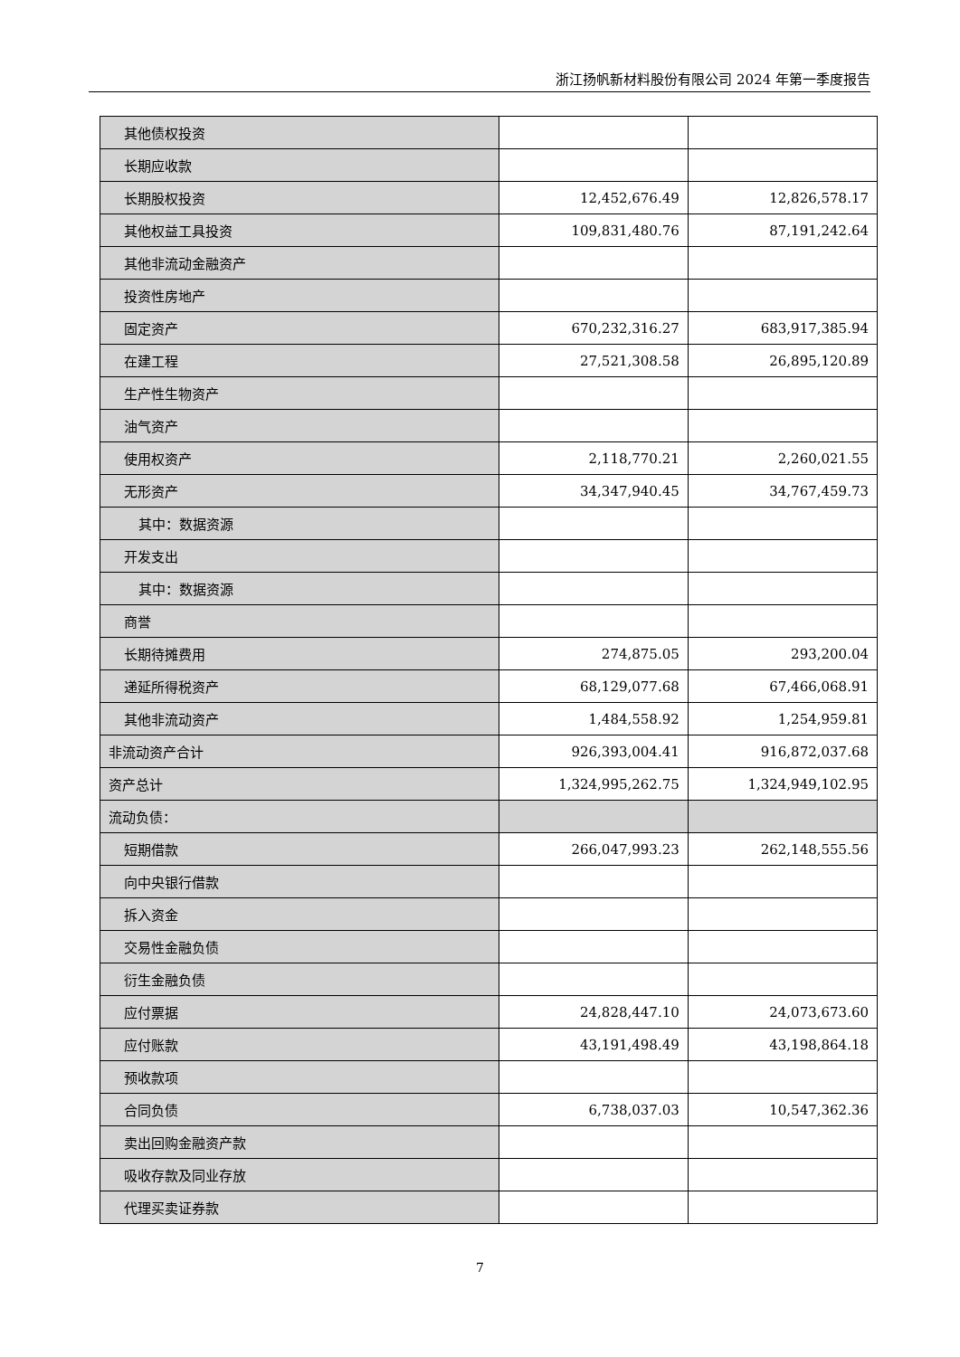浙江扬帆新材料股份有限公司 2024 年第一季度报告
| 其他债权投资 | | |
| 长期应收款 | | |
| 长期股权投资 | 12,452,676.49 | 12,826,578.17 |
| 其他权益工具投资 | 109,831,480.76 | 87,191,242.64 |
| 其他非流动金融资产 | | |
| 投资性房地产 | | |
| 固定资产 | 670,232,316.27 | 683,917,385.94 |
| 在建工程 | 27,521,308.58 | 26,895,120.89 |
| 生产性生物资产 | | |
| 油气资产 | | |
| 使用权资产 | 2,118,770.21 | 2,260,021.55 |
| 无形资产 | 34,347,940.45 | 34,767,459.73 |
| 其中：数据资源 | | |
| 开发支出 | | |
| 其中：数据资源 | | |
| 商誉 | | |
| 长期待摊费用 | 274,875.05 | 293,200.04 |
| 递延所得税资产 | 68,129,077.68 | 67,466,068.91 |
| 其他非流动资产 | 1,484,558.92 | 1,254,959.81 |
| 非流动资产合计 | 926,393,004.41 | 916,872,037.68 |
| 资产总计 | 1,324,995,262.75 | 1,324,949,102.95 |
| 流动负债： | | |
| 短期借款 | 266,047,993.23 | 262,148,555.56 |
| 向中央银行借款 | | |
| 拆入资金 | | |
| 交易性金融负债 | | |
| 衍生金融负债 | | |
| 应付票据 | 24,828,447.10 | 24,073,673.60 |
| 应付账款 | 43,191,498.49 | 43,198,864.18 |
| 预收款项 | | |
| 合同负债 | 6,738,037.03 | 10,547,362.36 |
| 卖出回购金融资产款 | | |
| 吸收存款及同业存放 | | |
| 代理买卖证券款 | | |
7